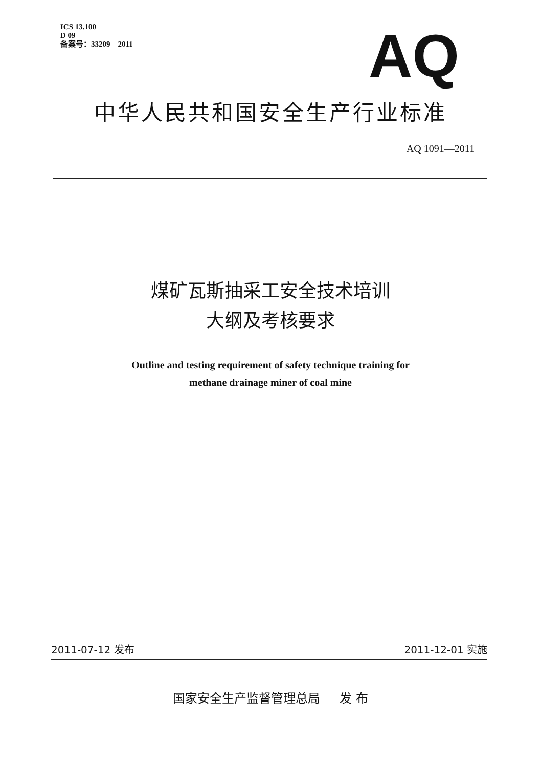ICS 13.100
D 09
备案号：33209—2011
AQ
中华人民共和国安全生产行业标准
AQ 1091—2011
煤矿瓦斯抽采工安全技术培训
大纲及考核要求
Outline and testing requirement of safety technique training for
methane drainage miner of coal mine
2011-07-12 发布 2011-12-01 实施
国家安全生产监督管理总局 发 布